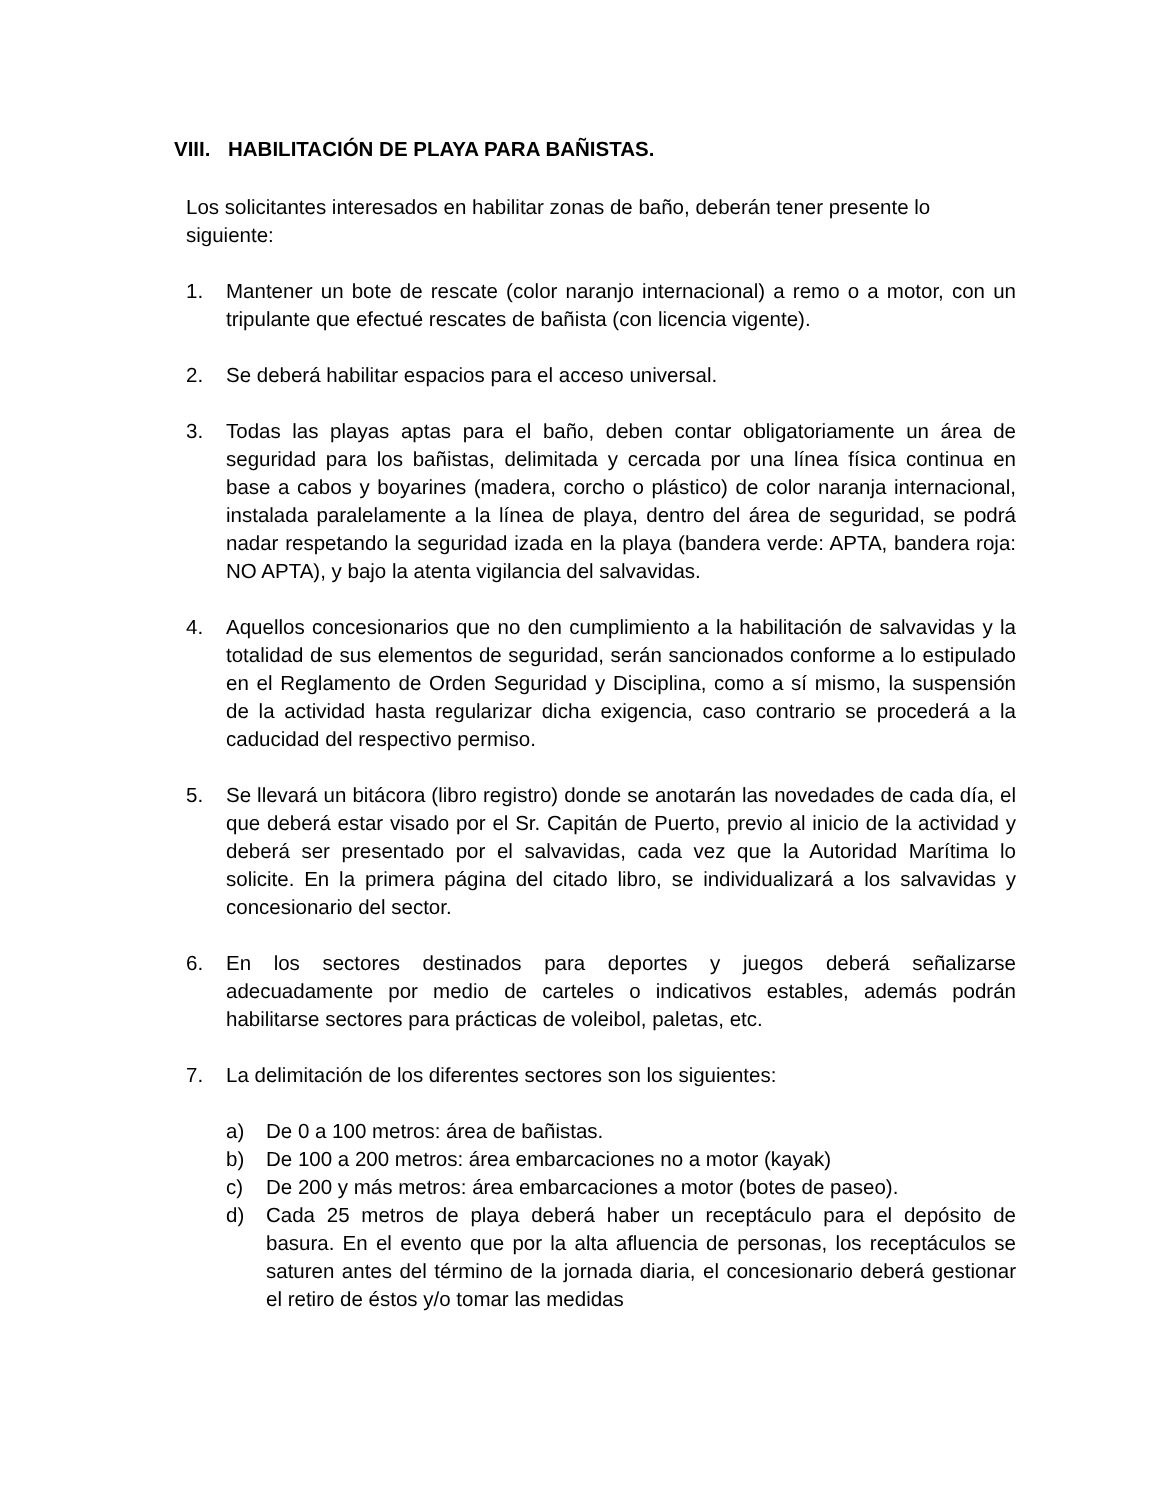VIII. HABILITACIÓN DE PLAYA PARA BAÑISTAS.
Los solicitantes interesados en habilitar zonas de baño, deberán tener presente lo siguiente:
1. Mantener un bote de rescate (color naranjo internacional) a remo o a motor, con un tripulante que efectué rescates de bañista (con licencia vigente).
2. Se deberá habilitar espacios para el acceso universal.
3. Todas las playas aptas para el baño, deben contar obligatoriamente un área de seguridad para los bañistas, delimitada y cercada por una línea física continua en base a cabos y boyarines (madera, corcho o plástico) de color naranja internacional, instalada paralelamente a la línea de playa, dentro del área de seguridad, se podrá nadar respetando la seguridad izada en la playa (bandera verde: APTA, bandera roja: NO APTA), y bajo la atenta vigilancia del salvavidas.
4. Aquellos concesionarios que no den cumplimiento a la habilitación de salvavidas y la totalidad de sus elementos de seguridad, serán sancionados conforme a lo estipulado en el Reglamento de Orden Seguridad y Disciplina, como a sí mismo, la suspensión de la actividad hasta regularizar dicha exigencia, caso contrario se procederá a la caducidad del respectivo permiso.
5. Se llevará un bitácora (libro registro) donde se anotarán las novedades de cada día, el que deberá estar visado por el Sr. Capitán de Puerto, previo al inicio de la actividad y deberá ser presentado por el salvavidas, cada vez que la Autoridad Marítima lo solicite. En la primera página del citado libro, se individualizará a los salvavidas y concesionario del sector.
6. En los sectores destinados para deportes y juegos deberá señalizarse adecuadamente por medio de carteles o indicativos estables, además podrán habilitarse sectores para prácticas de voleibol, paletas, etc.
7. La delimitación de los diferentes sectores son los siguientes:
a) De 0 a 100 metros: área de bañistas.
b) De 100 a 200 metros: área embarcaciones no a motor (kayak)
c) De 200 y más metros: área embarcaciones a motor (botes de paseo).
d) Cada 25 metros de playa deberá haber un receptáculo para el depósito de basura. En el evento que por la alta afluencia de personas, los receptáculos se saturen antes del término de la jornada diaria, el concesionario deberá gestionar el retiro de éstos y/o tomar las medidas